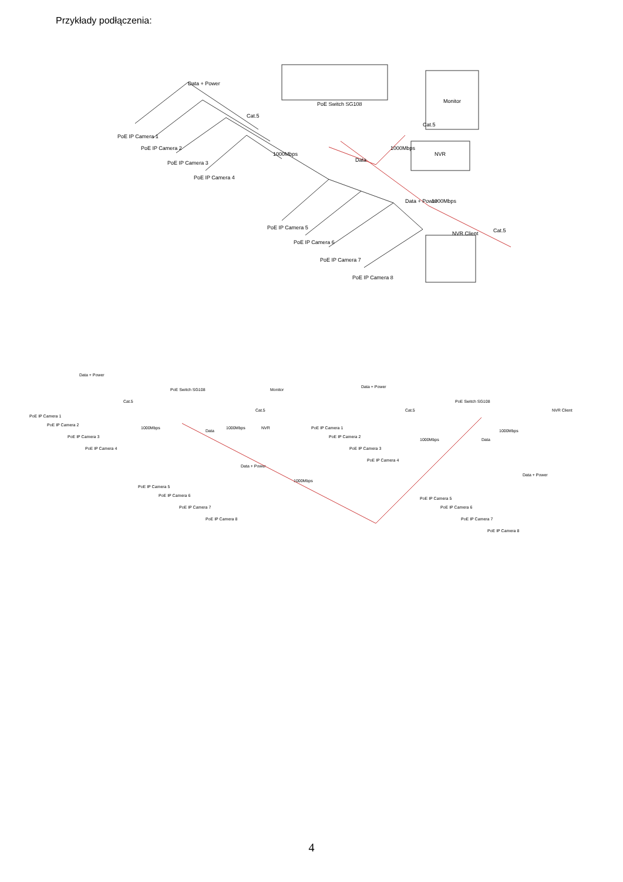Przykłady podłączenia:
PoE Switch SG108
Monitor
NVR
NVR Client
Data + Power
Cat.5
1000Mbps
Data
1000Mbps
Cat.5
Data + Power
1000Mbps
Cat.5
PoE IP Camera 1
PoE IP Camera 2
PoE IP Camera 3
PoE IP Camera 4
PoE IP Camera 5
PoE IP Camera 6
PoE IP Camera 7
PoE IP Camera 8
PoE Switch SG108
Monitor
NVR
Data + Power
Cat.5
1000Mbps
Data
1000Mbps
Cat.5
Data + Power
1000Mbps
PoE IP Camera 1
PoE IP Camera 2
PoE IP Camera 3
PoE IP Camera 4
PoE IP Camera 5
PoE IP Camera 6
PoE IP Camera 7
PoE IP Camera 8
PoE Switch SG108
NVR Client
Data + Power
Cat.5
1000Mbps
Data
1000Mbps
Data + Power
PoE IP Camera 1
PoE IP Camera 2
PoE IP Camera 3
PoE IP Camera 4
PoE IP Camera 5
PoE IP Camera 6
PoE IP Camera 7
PoE IP Camera 8
4